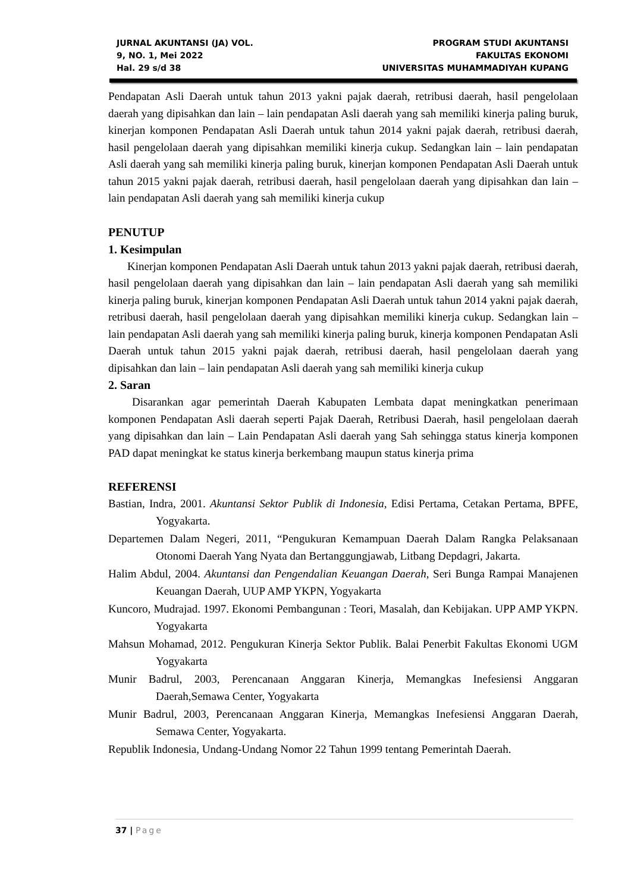JURNAL AKUNTANSI (JA) VOL.
9, NO. 1, Mei 2022
Hal. 29 s/d 38
PROGRAM STUDI AKUNTANSI
FAKULTAS EKONOMI
UNIVERSITAS MUHAMMADIYAH KUPANG
Pendapatan Asli Daerah untuk tahun 2013 yakni pajak daerah, retribusi daerah, hasil pengelolaan daerah yang dipisahkan dan lain – lain pendapatan Asli daerah yang sah memiliki kinerja paling buruk, kinerjan komponen Pendapatan Asli Daerah untuk tahun 2014 yakni pajak daerah, retribusi daerah, hasil pengelolaan daerah yang dipisahkan memiliki kinerja cukup. Sedangkan lain – lain pendapatan Asli daerah yang sah memiliki kinerja paling buruk, kinerjan komponen Pendapatan Asli Daerah untuk tahun 2015 yakni pajak daerah, retribusi daerah, hasil pengelolaan daerah yang dipisahkan dan lain – lain pendapatan Asli daerah yang sah memiliki kinerja cukup
PENUTUP
1. Kesimpulan
Kinerjan komponen Pendapatan Asli Daerah untuk tahun 2013 yakni pajak daerah, retribusi daerah, hasil pengelolaan daerah yang dipisahkan dan lain – lain pendapatan Asli daerah yang sah memiliki kinerja paling buruk, kinerjan komponen Pendapatan Asli Daerah untuk tahun 2014 yakni pajak daerah, retribusi daerah, hasil pengelolaan daerah yang dipisahkan memiliki kinerja cukup. Sedangkan lain – lain pendapatan Asli daerah yang sah memiliki kinerja paling buruk, kinerja komponen Pendapatan Asli Daerah untuk tahun 2015 yakni pajak daerah, retribusi daerah, hasil pengelolaan daerah yang dipisahkan dan lain – lain pendapatan Asli daerah yang sah memiliki kinerja cukup
2. Saran
Disarankan agar pemerintah Daerah Kabupaten Lembata dapat meningkatkan penerimaan komponen Pendapatan Asli daerah seperti Pajak Daerah, Retribusi Daerah, hasil pengelolaan daerah yang dipisahkan dan lain – Lain Pendapatan Asli daerah yang Sah sehingga status kinerja komponen PAD dapat meningkat ke status kinerja berkembang maupun status kinerja prima
REFERENSI
Bastian, Indra, 2001. Akuntansi Sektor Publik di Indonesia, Edisi Pertama, Cetakan Pertama, BPFE, Yogyakarta.
Departemen Dalam Negeri, 2011, “Pengukuran Kemampuan Daerah Dalam Rangka Pelaksanaan Otonomi Daerah Yang Nyata dan Bertanggungjawab, Litbang Depdagri, Jakarta.
Halim Abdul, 2004. Akuntansi dan Pengendalian Keuangan Daerah, Seri Bunga Rampai Manajenen Keuangan Daerah, UUP AMP YKPN, Yogyakarta
Kuncoro, Mudrajad. 1997. Ekonomi Pembangunan : Teori, Masalah, dan Kebijakan. UPP AMP YKPN. Yogyakarta
Mahsun Mohamad, 2012. Pengukuran Kinerja Sektor Publik. Balai Penerbit Fakultas Ekonomi UGM Yogyakarta
Munir Badrul, 2003, Perencanaan Anggaran Kinerja, Memangkas Inefesiensi Anggaran Daerah,Semawa Center, Yogyakarta
Munir Badrul, 2003, Perencanaan Anggaran Kinerja, Memangkas Inefesiensi Anggaran Daerah, Semawa Center, Yogyakarta.
Republik Indonesia, Undang-Undang Nomor 22 Tahun 1999 tentang Pemerintah Daerah.
37 | Page